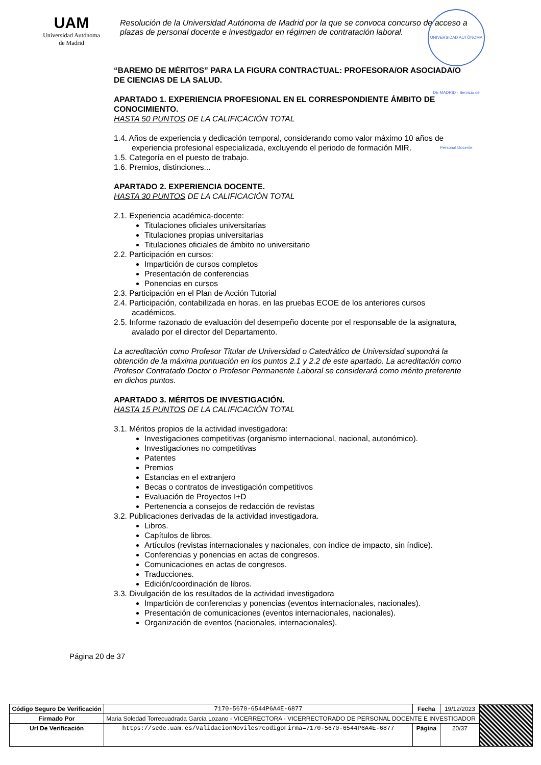UAM
Universidad Autónoma
de Madrid
Resolución de la Universidad Autónoma de Madrid por la que se convoca concurso de acceso a plazas de personal docente e investigador en régimen de contratación laboral.
UNIVERSIDAD AUTÓNOMA DE MADRID · Servicio de Personal Docente
“BAREMO DE MÉRITOS” PARA LA FIGURA CONTRACTUAL: PROFESORA/OR ASOCIADA/O DE CIENCIAS DE LA SALUD.
APARTADO 1. EXPERIENCIA PROFESIONAL EN EL CORRESPONDIENTE ÁMBITO DE CONOCIMIENTO.
HASTA 50 PUNTOS DE LA CALIFICACIÓN TOTAL
1.4. Años de experiencia y dedicación temporal, considerando como valor máximo 10 años de experiencia profesional especializada, excluyendo el periodo de formación MIR.
1.5. Categoría en el puesto de trabajo.
1.6. Premios, distinciones...
APARTADO 2. EXPERIENCIA DOCENTE.
HASTA 30 PUNTOS DE LA CALIFICACIÓN TOTAL
2.1. Experiencia académica-docente:
Titulaciones oficiales universitarias
Titulaciones propias universitarias
Titulaciones oficiales de ámbito no universitario
2.2. Participación en cursos:
Impartición de cursos completos
Presentación de conferencias
Ponencias en cursos
2.3. Participación en el Plan de Acción Tutorial
2.4. Participación, contabilizada en horas, en las pruebas ECOE de los anteriores cursos académicos.
2.5. Informe razonado de evaluación del desempeño docente por el responsable de la asignatura, avalado por el director del Departamento.
La acreditación como Profesor Titular de Universidad o Catedrático de Universidad supondrá la obtención de la máxima puntuación en los puntos 2.1 y 2.2 de este apartado. La acreditación como Profesor Contratado Doctor o Profesor Permanente Laboral se considerará como mérito preferente en dichos puntos.
APARTADO 3. MÉRITOS DE INVESTIGACIÓN.
HASTA 15 PUNTOS DE LA CALIFICACIÓN TOTAL
3.1. Méritos propios de la actividad investigadora:
Investigaciones competitivas (organismo internacional, nacional, autonómico).
Investigaciones no competitivas
Patentes
Premios
Estancias en el extranjero
Becas o contratos de investigación competitivos
Evaluación de Proyectos I+D
Pertenencia a consejos de redacción de revistas
3.2. Publicaciones derivadas de la actividad investigadora.
Libros.
Capítulos de libros.
Artículos (revistas internacionales y nacionales, con índice de impacto, sin índice).
Conferencias y ponencias en actas de congresos.
Comunicaciones en actas de congresos.
Traducciones.
Edición/coordinación de libros.
3.3. Divulgación de los resultados de la actividad investigadora
Impartición de conferencias y ponencias (eventos internacionales, nacionales).
Presentación de comunicaciones (eventos internacionales, nacionales).
Organización de eventos (nacionales, internacionales).
Página 20 de 37
| Código Seguro De Verificación | 7170-5670-6544P6A4E-6877 | Fecha | 19/12/2023 | |
| Firmado Por | Maria Soledad Torrecuadrada Garcia Lozano - VICERRECTORA - VICERRECTORADO DE PERSONAL DOCENTE E INVESTIGADOR | | | |
| Url De Verificación | https://sede.uam.es/ValidacionMoviles?codigoFirma=7170-5670-6544P6A4E-6877 | Página | 20/37 | |